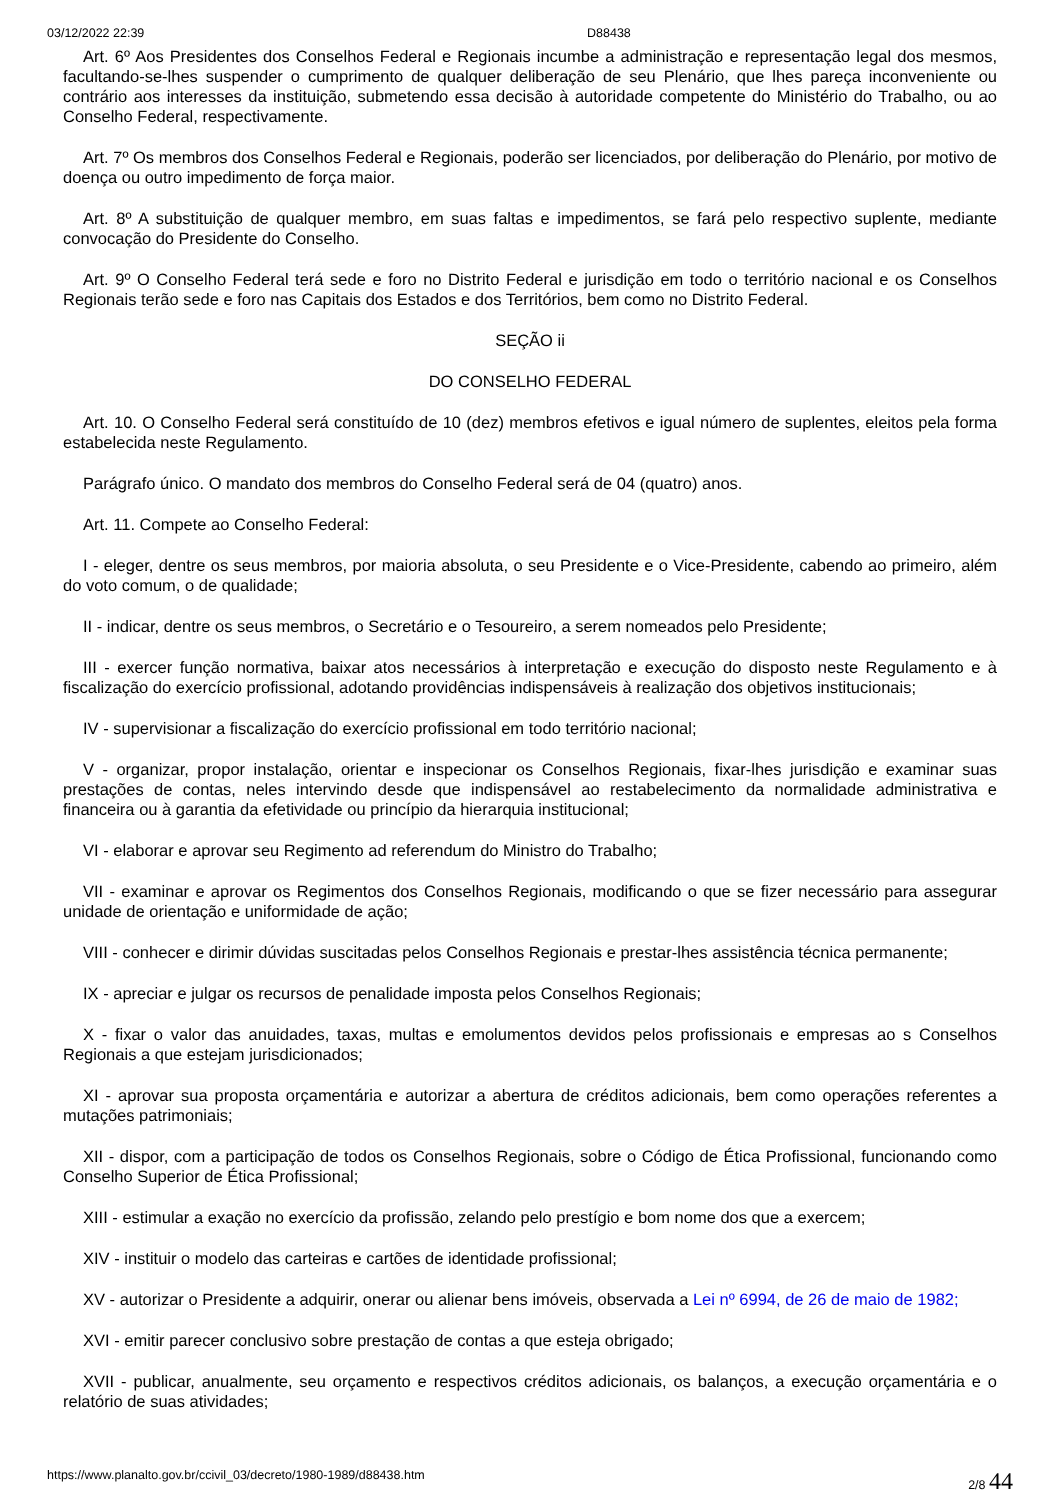03/12/2022 22:39 D88438
Art. 6º Aos Presidentes dos Conselhos Federal e Regionais incumbe a administração e representação legal dos mesmos, facultando-se-lhes suspender o cumprimento de qualquer deliberação de seu Plenário, que lhes pareça inconveniente ou contrário aos interesses da instituição, submetendo essa decisão à autoridade competente do Ministério do Trabalho, ou ao Conselho Federal, respectivamente.
Art. 7º Os membros dos Conselhos Federal e Regionais, poderão ser licenciados, por deliberação do Plenário, por motivo de doença ou outro impedimento de força maior.
Art. 8º A substituição de qualquer membro, em suas faltas e impedimentos, se fará pelo respectivo suplente, mediante convocação do Presidente do Conselho.
Art. 9º O Conselho Federal terá sede e foro no Distrito Federal e jurisdição em todo o território nacional e os Conselhos Regionais terão sede e foro nas Capitais dos Estados e dos Territórios, bem como no Distrito Federal.
SEÇÃO ii
DO CONSELHO FEDERAL
Art. 10. O Conselho Federal será constituído de 10 (dez) membros efetivos e igual número de suplentes, eleitos pela forma estabelecida neste Regulamento.
Parágrafo único. O mandato dos membros do Conselho Federal será de 04 (quatro) anos.
Art. 11. Compete ao Conselho Federal:
I - eleger, dentre os seus membros, por maioria absoluta, o seu Presidente e o Vice-Presidente, cabendo ao primeiro, além do voto comum, o de qualidade;
II - indicar, dentre os seus membros, o Secretário e o Tesoureiro, a serem nomeados pelo Presidente;
III - exercer função normativa, baixar atos necessários à interpretação e execução do disposto neste Regulamento e à fiscalização do exercício profissional, adotando providências indispensáveis à realização dos objetivos institucionais;
IV - supervisionar a fiscalização do exercício profissional em todo território nacional;
V - organizar, propor instalação, orientar e inspecionar os Conselhos Regionais, fixar-lhes jurisdição e examinar suas prestações de contas, neles intervindo desde que indispensável ao restabelecimento da normalidade administrativa e financeira ou à garantia da efetividade ou princípio da hierarquia institucional;
VI - elaborar e aprovar seu Regimento ad referendum do Ministro do Trabalho;
VII - examinar e aprovar os Regimentos dos Conselhos Regionais, modificando o que se fizer necessário para assegurar unidade de orientação e uniformidade de ação;
VIII - conhecer e dirimir dúvidas suscitadas pelos Conselhos Regionais e prestar-lhes assistência técnica permanente;
IX - apreciar e julgar os recursos de penalidade imposta pelos Conselhos Regionais;
X - fixar o valor das anuidades, taxas, multas e emolumentos devidos pelos profissionais e empresas ao s Conselhos Regionais a que estejam jurisdicionados;
XI - aprovar sua proposta orçamentária e autorizar a abertura de créditos adicionais, bem como operações referentes a mutações patrimoniais;
XII - dispor, com a participação de todos os Conselhos Regionais, sobre o Código de Ética Profissional, funcionando como Conselho Superior de Ética Profissional;
XIII - estimular a exação no exercício da profissão, zelando pelo prestígio e bom nome dos que a exercem;
XIV - instituir o modelo das carteiras e cartões de identidade profissional;
XV - autorizar o Presidente a adquirir, onerar ou alienar bens imóveis, observada a Lei nº 6994, de 26 de maio de 1982;
XVI - emitir parecer conclusivo sobre prestação de contas a que esteja obrigado;
XVII - publicar, anualmente, seu orçamento e respectivos créditos adicionais, os balanços, a execução orçamentária e o relatório de suas atividades;
https://www.planalto.gov.br/ccivil_03/decreto/1980-1989/d88438.htm 2/8 44